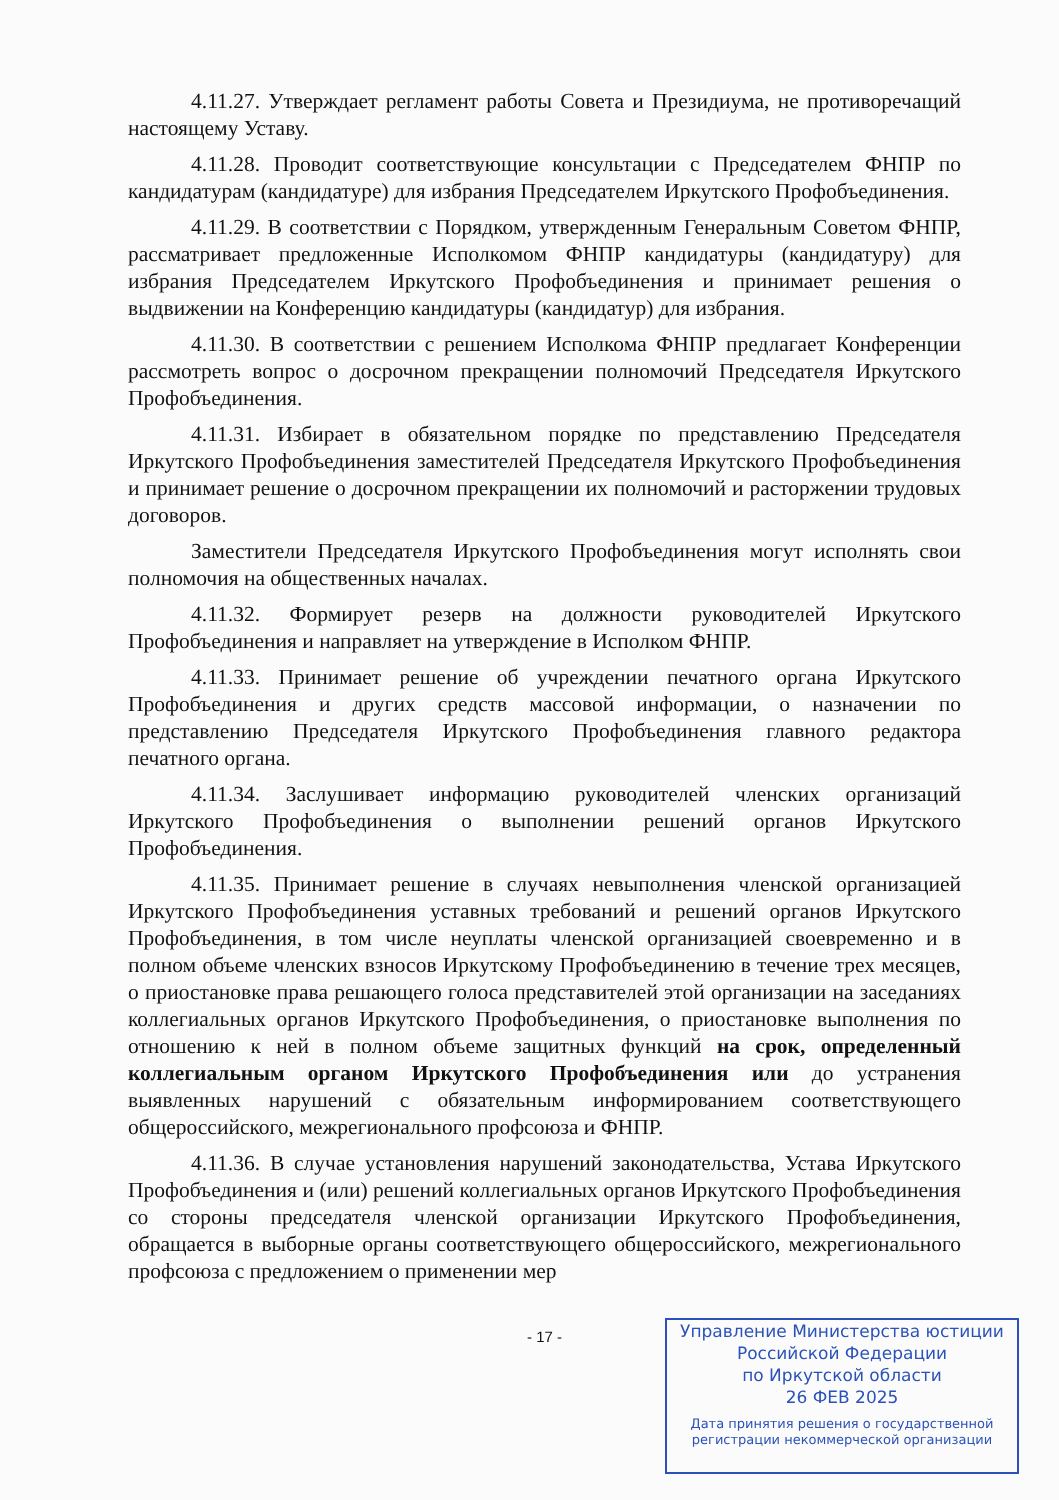4.11.27. Утверждает регламент работы Совета и Президиума, не противоречащий настоящему Уставу.
4.11.28. Проводит соответствующие консультации с Председателем ФНПР по кандидатурам (кандидатуре) для избрания Председателем Иркутского Профобъединения.
4.11.29. В соответствии с Порядком, утвержденным Генеральным Советом ФНПР, рассматривает предложенные Исполкомом ФНПР кандидатуры (кандидатуру) для избрания Председателем Иркутского Профобъединения и принимает решения о выдвижении на Конференцию кандидатуры (кандидатур) для избрания.
4.11.30. В соответствии с решением Исполкома ФНПР предлагает Конференции рассмотреть вопрос о досрочном прекращении полномочий Председателя Иркутского Профобъединения.
4.11.31. Избирает в обязательном порядке по представлению Председателя Иркутского Профобъединения заместителей Председателя Иркутского Профобъединения и принимает решение о досрочном прекращении их полномочий и расторжении трудовых договоров.
Заместители Председателя Иркутского Профобъединения могут исполнять свои полномочия на общественных началах.
4.11.32. Формирует резерв на должности руководителей Иркутского Профобъединения и направляет на утверждение в Исполком ФНПР.
4.11.33. Принимает решение об учреждении печатного органа Иркутского Профобъединения и других средств массовой информации, о назначении по представлению Председателя Иркутского Профобъединения главного редактора печатного органа.
4.11.34. Заслушивает информацию руководителей членских организаций Иркутского Профобъединения о выполнении решений органов Иркутского Профобъединения.
4.11.35. Принимает решение в случаях невыполнения членской организацией Иркутского Профобъединения уставных требований и решений органов Иркутского Профобъединения, в том числе неуплаты членской организацией своевременно и в полном объеме членских взносов Иркутскому Профобъединению в течение трех месяцев, о приостановке права решающего голоса представителей этой организации на заседаниях коллегиальных органов Иркутского Профобъединения, о приостановке выполнения по отношению к ней в полном объеме защитных функций на срок, определенный коллегиальным органом Иркутского Профобъединения или до устранения выявленных нарушений с обязательным информированием соответствующего общероссийского, межрегионального профсоюза и ФНПР.
4.11.36. В случае установления нарушений законодательства, Устава Иркутского Профобъединения и (или) решений коллегиальных органов Иркутского Профобъединения со стороны председателя членской организации Иркутского Профобъединения, обращается в выборные органы соответствующего общероссийского, межрегионального профсоюза с предложением о применении мер
- 17 -
Управление Министерства юстиции
Российской Федерации
по Иркутской области
26 ФЕВ 2025
Дата принятия решения о государственной
регистрации некоммерческой организации